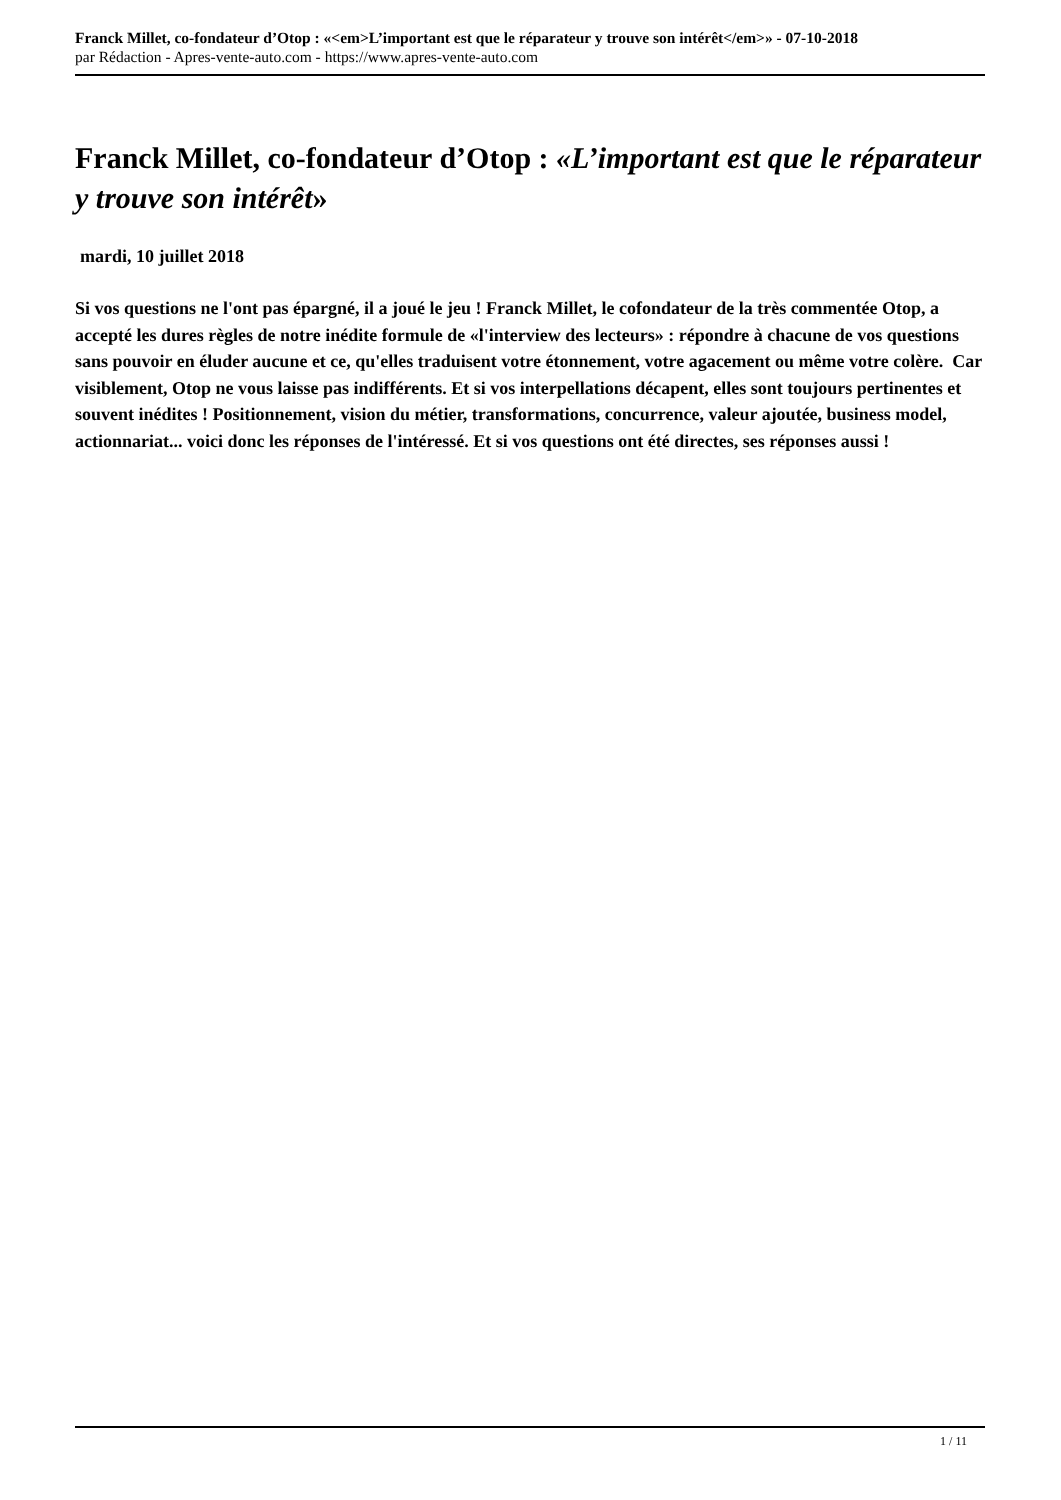Franck Millet, co-fondateur d’Otop : «<em>L’important est que le réparateur y trouve son intérêt</em>» - 07-10-2018
par Rédaction - Apres-vente-auto.com - https://www.apres-vente-auto.com
Franck Millet, co-fondateur d’Otop : «L’important est que le réparateur y trouve son intérêt»
mardi, 10 juillet 2018
Si vos questions ne l'ont pas épargné, il a joué le jeu ! Franck Millet, le cofondateur de la très commentée Otop, a accepté les dures règles de notre inédite formule de «l'interview des lecteurs» : répondre à chacune de vos questions sans pouvoir en éluder aucune et ce, qu'elles traduisent votre étonnement, votre agacement ou même votre colère. Car visiblement, Otop ne vous laisse pas indifférents. Et si vos interpellations décapent, elles sont toujours pertinentes et souvent inédites ! Positionnement, vision du métier, transformations, concurrence, valeur ajoutée, business model, actionnariat... voici donc les réponses de l'intéressé. Et si vos questions ont été directes, ses réponses aussi !
1 / 11